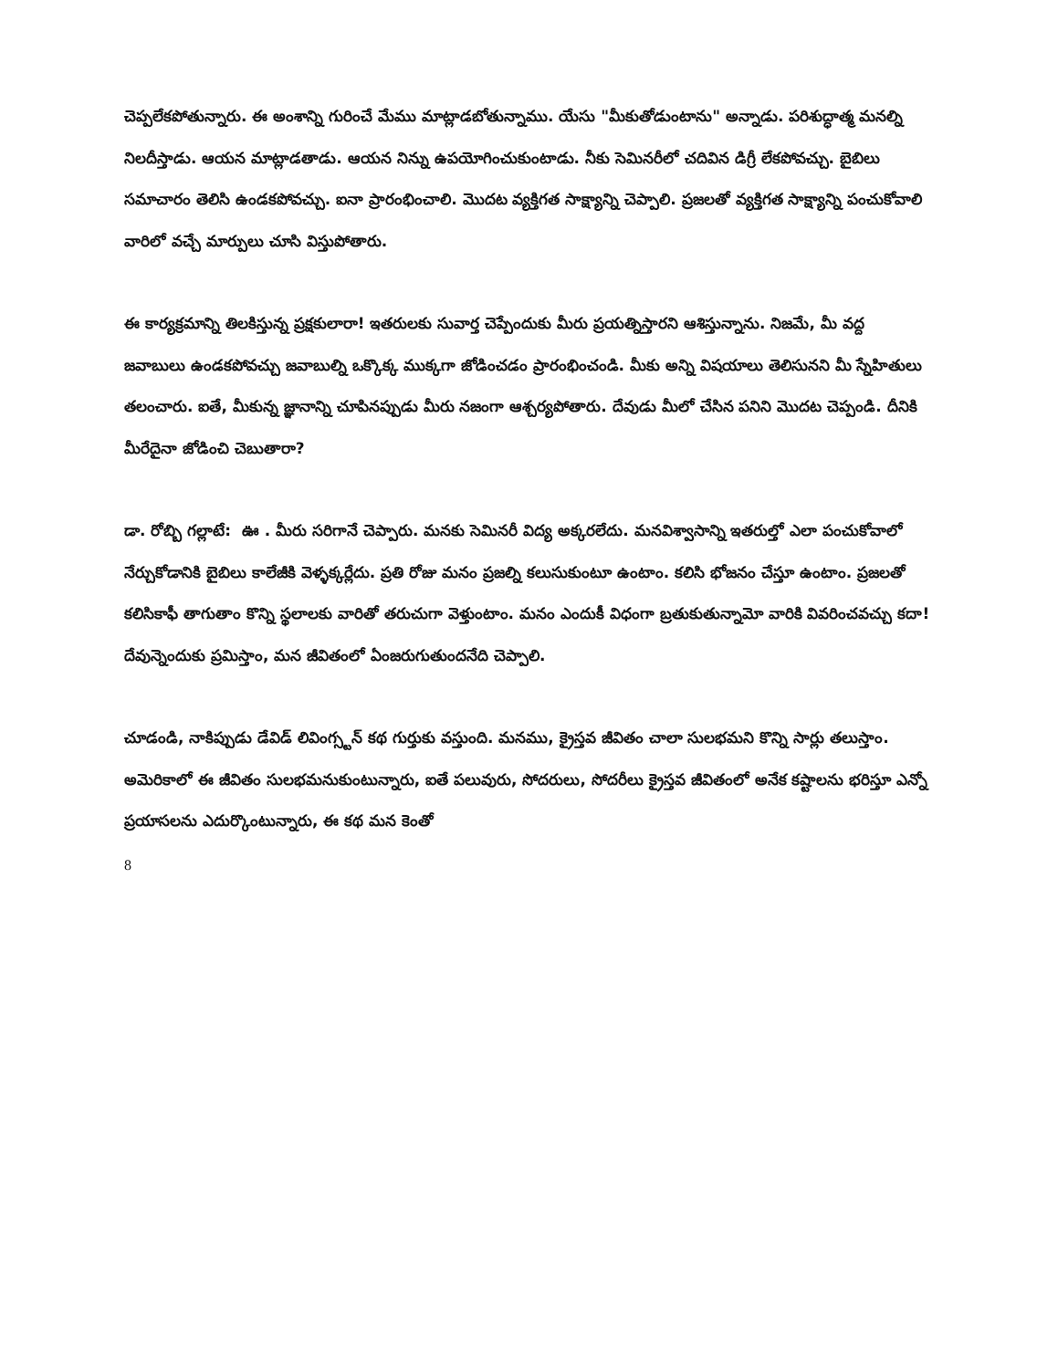చెప్పలేకపోతున్నారు. ఈ అంశాన్ని గురించే మేము మాట్లాడబోతున్నాము. యేసు "మీకుతోడుంటాను" అన్నాడు. పరిశుద్ధాత్మ మనల్ని నిలదీస్తాడు. ఆయన మాట్లాడతాడు. ఆయన నిన్ను ఉపయోగించుకుంటాడు. నీకు సెమినరీలో చదివిన డిగ్రీ లేకపోవచ్చు. బైబిలు సమాచారం తెలిసి ఉండకపోవచ్చు. ఐనా ప్రారంభించాలి. మొదట వ్యక్తిగత సాక్ష్యాన్ని చెప్పాలి. ప్రజలతో వ్యక్తిగత సాక్ష్యాన్ని పంచుకోవాలి వారిలో వచ్చే మార్పులు చూసి విస్తుపోతారు.
ఈ కార్యక్రమాన్ని తిలకిస్తున్న ప్రక్షకులారా! ఇతరులకు సువార్త చెప్పేందుకు మీరు ప్రయత్నిస్తారని ఆశిస్తున్నాను. నిజమే, మీ వద్ద జవాబులు ఉండకపోవచ్చు జవాబుల్ని ఒక్కొక్క ముక్కగా జోడించడం ప్రారంభించండి. మీకు అన్ని విషయాలు తెలిసునని మీ స్నేహితులు తలంచారు. ఐతే, మీకున్న జ్ఞానాన్ని చూపినప్పుడు మీరు నజంగా ఆశ్చర్యపోతారు. దేవుడు మీలో చేసిన పనిని మొదట చెప్పండి. దీనికి మీరేదైనా జోడించి చెబుతారా?
డా. రోబ్బి గల్లాటే: ఊ . మీరు సరిగానే చెప్పారు. మనకు సెమినరీ విద్య అక్కరలేదు. మనవిశ్వాసాన్ని ఇతరుల్తో ఎలా పంచుకోవాలో నేర్చుకోడానికి బైబిలు కాలేజీకి వెళ్ళక్కర్లేదు. ప్రతి రోజు మనం ప్రజల్ని కలుసుకుంటూ ఉంటాం. కలిసి భోజనం చేస్తూ ఉంటాం. ప్రజలతో కలిసికాఫీ తాగుతాం కొన్ని స్థలాలకు వారితో తరుచుగా వెళ్తుంటాం. మనం ఎందుకీ విధంగా బ్రతుకుతున్నామో వారికి వివరించవచ్చు కదా! దేవున్నెందుకు ప్రమిస్తాం, మన జీవితంలో ఏంజరుగుతుందనేది చెప్పాలి.
చూడండి, నాకిప్పుడు డేవిడ్ లివింగ్స్టన్ కథ గుర్తుకు వస్తుంది. మనము, క్రైస్తవ జీవితం చాలా సులభమని కొన్ని సార్లు తలుస్తాం. అమెరికాలో ఈ జీవితం సులభమనుకుంటున్నారు, ఐతే పలువురు, సోదరులు, సోదరీలు క్రైస్తవ జీవితంలో అనేక కష్టాలను భరిస్తూ ఎన్నో ప్రయాసలను ఎదుర్కొంటున్నారు, ఈ కథ మన కెంతో
8